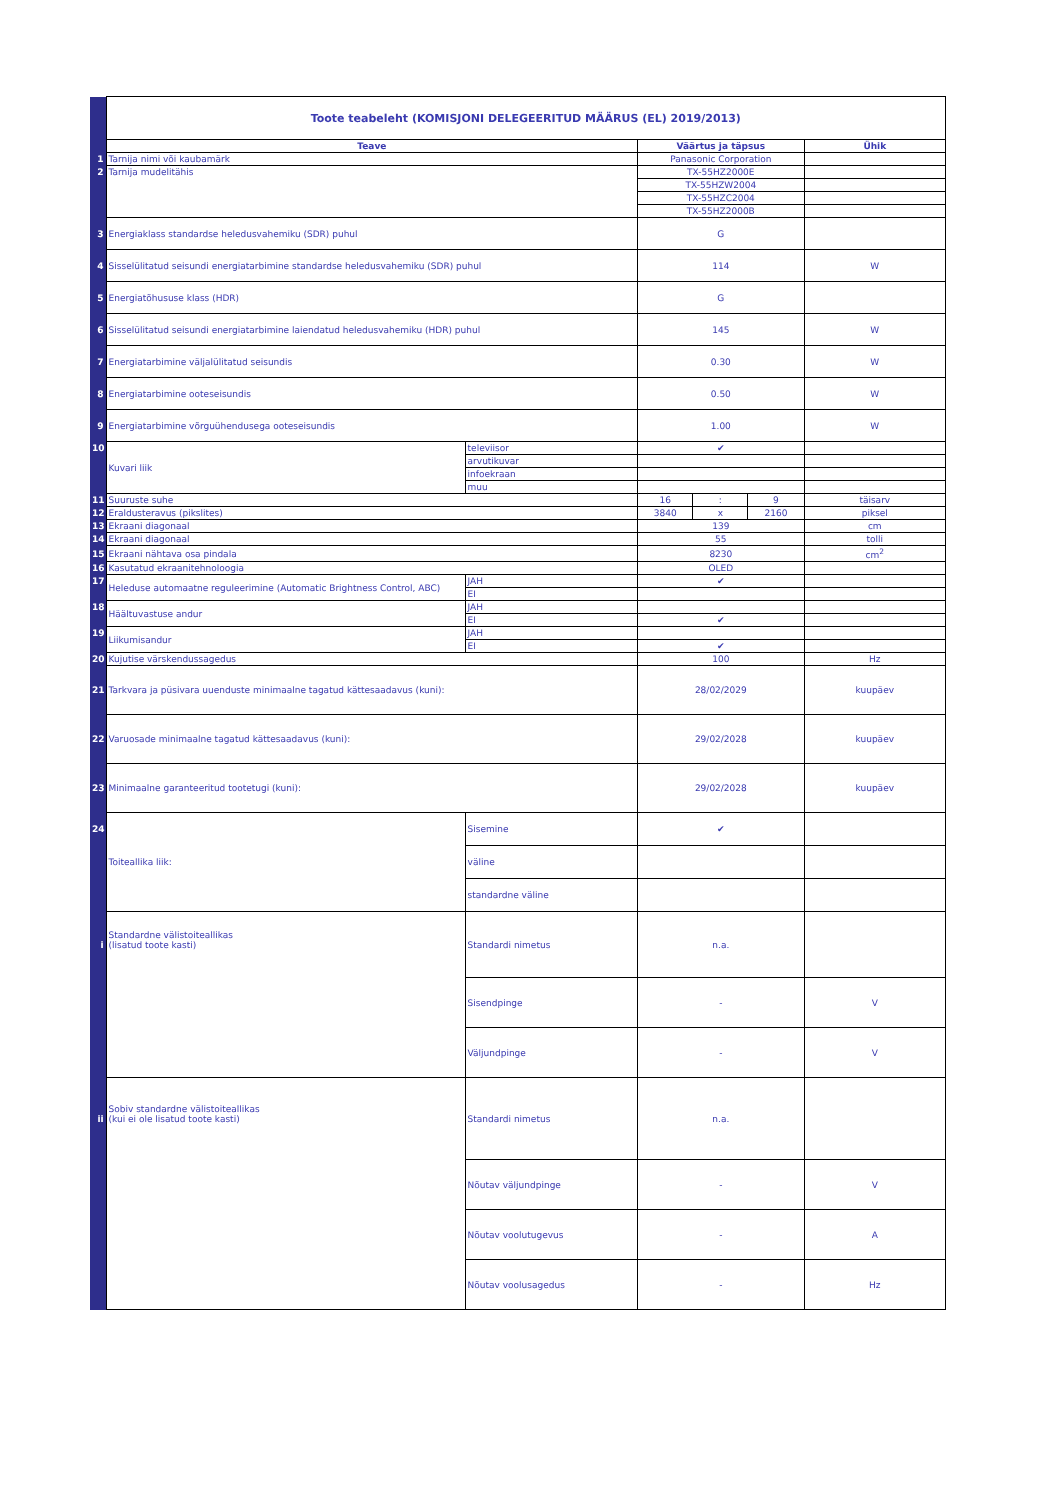| | Toote teabeleht (KOMISJONI DELEGEERITUD MÄÄRUS (EL) 2019/2013) | | | | | |
| | Teave | | Väärtus ja täpsus | | | Ühik |
| 1 | Tarnija nimi või kaubamärk | | Panasonic Corporation | | | |
| 2 | Tarnija mudelitähis | | TX-55HZ2000E | | | |
| | | | TX-55HZW2004 | | | |
| | | | TX-55HZC2004 | | | |
| | | | TX-55HZ2000B | | | |
| 3 | Energiaklass standardse heledusvahemiku (SDR) puhul | | G | | | |
| 4 | Sisselülitatud seisundi energiatarbimine standardse heledusvahemiku (SDR) puhul | | 114 | | | W |
| 5 | Energiatõhususe klass (HDR) | | G | | | |
| 6 | Sisselülitatud seisundi energiatarbimine laiendatud heledusvahemiku (HDR) puhul | | 145 | | | W |
| 7 | Energiatarbimine väljalülitatud seisundis | | 0.30 | | | W |
| 8 | Energiatarbimine ooteseisundis | | 0.50 | | | W |
| 9 | Energiatarbimine võrguühendusega ooteseisundis | | 1.00 | | | W |
| 10 | Kuvari liik | televiisor | ✔ | | | |
| | | arvutikuvar | | | | |
| | | infoekraan | | | | |
| | | muu | | | | |
| 11 | Suuruste suhe | | 16 | : | 9 | täisarv |
| 12 | Eraldusteravus (pikslites) | | 3840 | x | 2160 | piksel |
| 13 | Ekraani diagonaal | | 139 | | | cm |
| 14 | Ekraani diagonaal | | 55 | | | tolli |
| 15 | Ekraani nähtava osa pindala | | 8230 | | | cm<sup>2</sup> |
| 16 | Kasutatud ekraanitehnoloogia | | OLED | | | |
| 17 | Heleduse automaatne reguleerimine (Automatic Brightness Control, ABC) | JAH | ✔ | | | |
| | | EI | | | | |
| 18 | Häältuvastuse andur | JAH | | | | |
| | | EI | ✔ | | | |
| 19 | Liikumisandur | JAH | | | | |
| | | EI | ✔ | | | |
| 20 | Kujutise värskendussagedus | | 100 | | | Hz |
| 21 | Tarkvara ja püsivara uuenduste minimaalne tagatud kättesaadavus (kuni): | | 28/02/2029 | | | kuupäev |
| 22 | Varuosade minimaalne tagatud kättesaadavus (kuni): | | 29/02/2028 | | | kuupäev |
| 23 | Minimaalne garanteeritud tootetugi (kuni): | | 29/02/2028 | | | kuupäev |
| 24 | Toiteallika liik: | Sisemine | ✔ | | | |
| | | väline | | | | |
| | | standardne väline | | | | |
| i | Standardne välistoiteallikas (lisatud toote kasti) | Standardi nimetus | n.a. | | | |
| | | Sisendpinge | - | | | V |
| | | Väljundpinge | - | | | V |
| ii | Sobiv standardne välistoiteallikas (kui ei ole lisatud toote kasti) | Standardi nimetus | n.a. | | | |
| | | Nõutav väljundpinge | - | | | V |
| | | Nõutav voolutugevus | - | | | A |
| | | Nõutav voolusagedus | - | | | Hz |